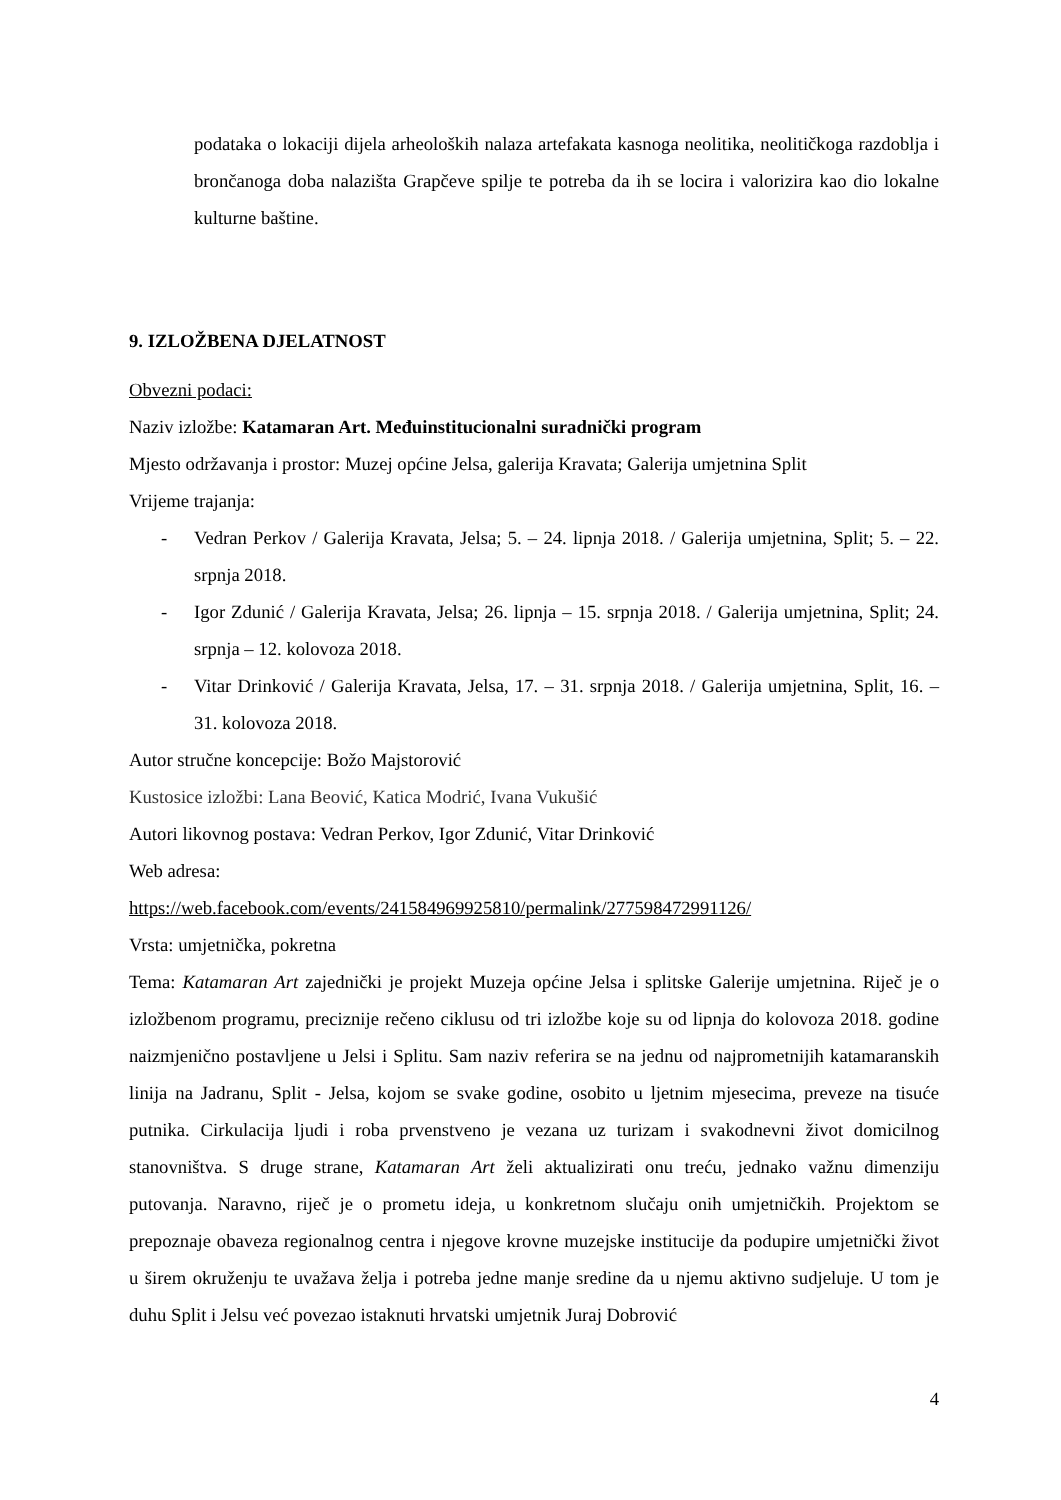podataka o lokaciji dijela arheoloških nalaza artefakata kasnoga neolitika, neolitičkoga razdoblja i brončanoga doba nalazišta Grapčeve spilje te potreba da ih se locira i valorizira kao dio lokalne kulturne baštine.
9. IZLOŽBENA DJELATNOST
Obvezni podaci:
Naziv izložbe: Katamaran Art. Međuinstitucionalni suradnički program
Mjesto održavanja i prostor: Muzej općine Jelsa, galerija Kravata; Galerija umjetnina Split
Vrijeme trajanja:
- Vedran Perkov / Galerija Kravata, Jelsa; 5. – 24. lipnja 2018. / Galerija umjetnina, Split; 5. – 22. srpnja 2018.
- Igor Zdunić / Galerija Kravata, Jelsa; 26. lipnja – 15. srpnja 2018. / Galerija umjetnina, Split; 24. srpnja – 12. kolovoza 2018.
- Vitar Drinković / Galerija Kravata, Jelsa, 17. – 31. srpnja 2018. / Galerija umjetnina, Split, 16. – 31. kolovoza 2018.
Autor stručne koncepcije: Božo Majstorović
Kustosice izložbi: Lana Beović, Katica Modrić, Ivana Vukušić
Autori likovnog postava: Vedran Perkov, Igor Zdunić, Vitar Drinković
Web adresa:
https://web.facebook.com/events/241584969925810/permalink/277598472991126/
Vrsta: umjetnička, pokretna
Tema: Katamaran Art zajednički je projekt Muzeja općine Jelsa i splitske Galerije umjetnina. Riječ je o izložbenom programu, preciznije rečeno ciklusu od tri izložbe koje su od lipnja do kolovoza 2018. godine naizmjenično postavljene u Jelsi i Splitu. Sam naziv referira se na jednu od najprometnijih katamaranskih linija na Jadranu, Split - Jelsa, kojom se svake godine, osobito u ljetnim mjesecima, preveze na tisuće putnika. Cirkulacija ljudi i roba prvenstveno je vezana uz turizam i svakodnevni život domicilnog stanovništva. S druge strane, Katamaran Art želi aktualizirati onu treću, jednako važnu dimenziju putovanja. Naravno, riječ je o prometu ideja, u konkretnom slučaju onih umjetničkih. Projektom se prepoznaje obaveza regionalnog centra i njegove krovne muzejske institucije da podupire umjetnički život u širem okruženju te uvažava želja i potreba jedne manje sredine da u njemu aktivno sudjeluje. U tom je duhu Split i Jelsu već povezao istaknuti hrvatski umjetnik Juraj Dobrović
4